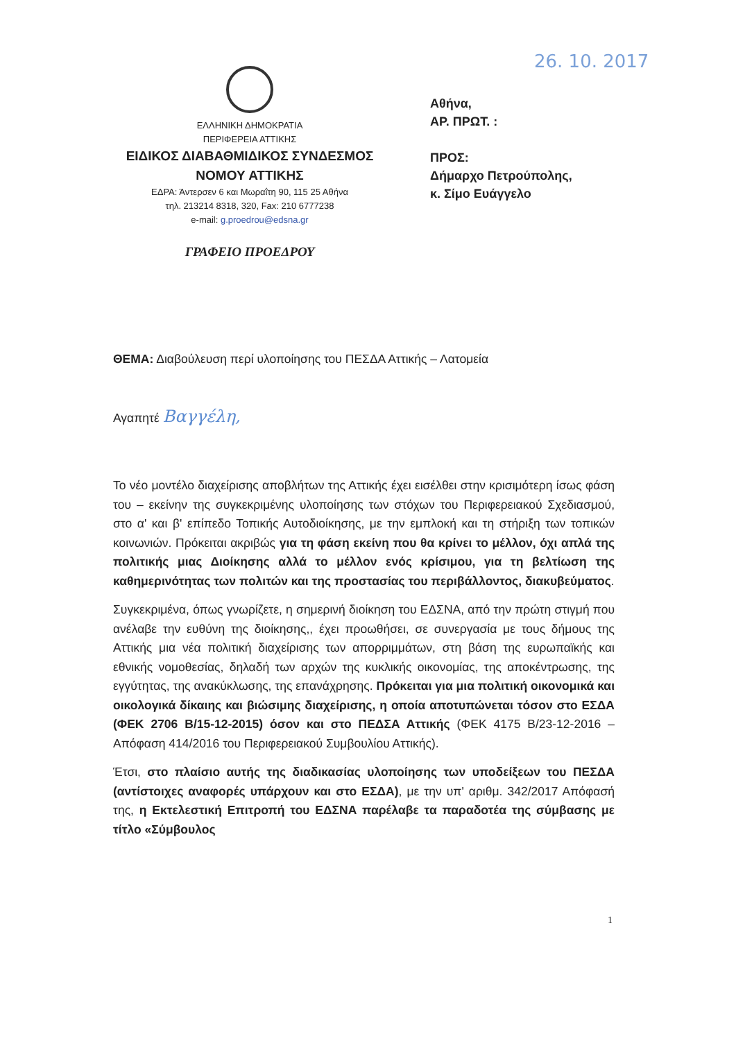ΕΛΛΗΝΙΚΗ ΔΗΜΟΚΡΑΤΙΑ
ΠΕΡΙΦΕΡΕΙΑ ΑΤΤΙΚΗΣ
ΕΙΔΙΚΟΣ ΔΙΑΒΑΘΜΙΔΙΚΟΣ ΣΥΝΔΕΣΜΟΣ
ΝΟΜΟΥ ΑΤΤΙΚΗΣ
ΕΔΡΑ: Άντερσεν 6 και Μωραΐτη 90, 115 25 Αθήνα
τηλ. 213214 8318, 320, Fax: 210 6777238
e-mail: g.proedrou@edsna.gr
ΓΡΑΦΕΙΟ ΠΡΟΕΔΡΟΥ
26. 10. 2017
Αθήνα,
ΑΡ. ΠΡΩΤ. :
ΠΡΟΣ:
Δήμαρχο Πετρούπολης,
κ. Σίμο Ευάγγελο
ΘΕΜΑ: Διαβούλευση περί υλοποίησης του ΠΕΣΔΑ Αττικής – Λατομεία
Αγαπητέ Βαγγέλη,
Το νέο μοντέλο διαχείρισης αποβλήτων της Αττικής έχει εισέλθει στην κρισιμότερη ίσως φάση του – εκείνην της συγκεκριμένης υλοποίησης των στόχων του Περιφερειακού Σχεδιασμού, στο α' και β' επίπεδο Τοπικής Αυτοδιοίκησης, με την εμπλοκή και τη στήριξη των τοπικών κοινωνιών. Πρόκειται ακριβώς για τη φάση εκείνη που θα κρίνει το μέλλον, όχι απλά της πολιτικής μιας Διοίκησης αλλά το μέλλον ενός κρίσιμου, για τη βελτίωση της καθημερινότητας των πολιτών και της προστασίας του περιβάλλοντος, διακυβεύματος.
Συγκεκριμένα, όπως γνωρίζετε, η σημερινή διοίκηση του ΕΔΣΝΑ, από την πρώτη στιγμή που ανέλαβε την ευθύνη της διοίκησης,, έχει προωθήσει, σε συνεργασία με τους δήμους της Αττικής μια νέα πολιτική διαχείρισης των απορριμμάτων, στη βάση της ευρωπαϊκής και εθνικής νομοθεσίας, δηλαδή των αρχών της κυκλικής οικονομίας, της αποκέντρωσης, της εγγύτητας, της ανακύκλωσης, της επανάχρησης. Πρόκειται για μια πολιτική οικονομικά και οικολογικά δίκαιης και βιώσιμης διαχείρισης, η οποία αποτυπώνεται τόσον στο ΕΣΔΑ (ΦΕΚ 2706 Β/15-12-2015) όσον και στο ΠΕΔΣΑ Αττικής (ΦΕΚ 4175 Β/23-12-2016 – Απόφαση 414/2016 του Περιφερειακού Συμβουλίου Αττικής).
Έτσι, στο πλαίσιο αυτής της διαδικασίας υλοποίησης των υποδείξεων του ΠΕΣΔΑ (αντίστοιχες αναφορές υπάρχουν και στο ΕΣΔΑ), με την υπ' αριθμ. 342/2017 Απόφασή της, η Εκτελεστική Επιτροπή του ΕΔΣΝΑ παρέλαβε τα παραδοτέα της σύμβασης με τίτλο «Σύμβουλος
1